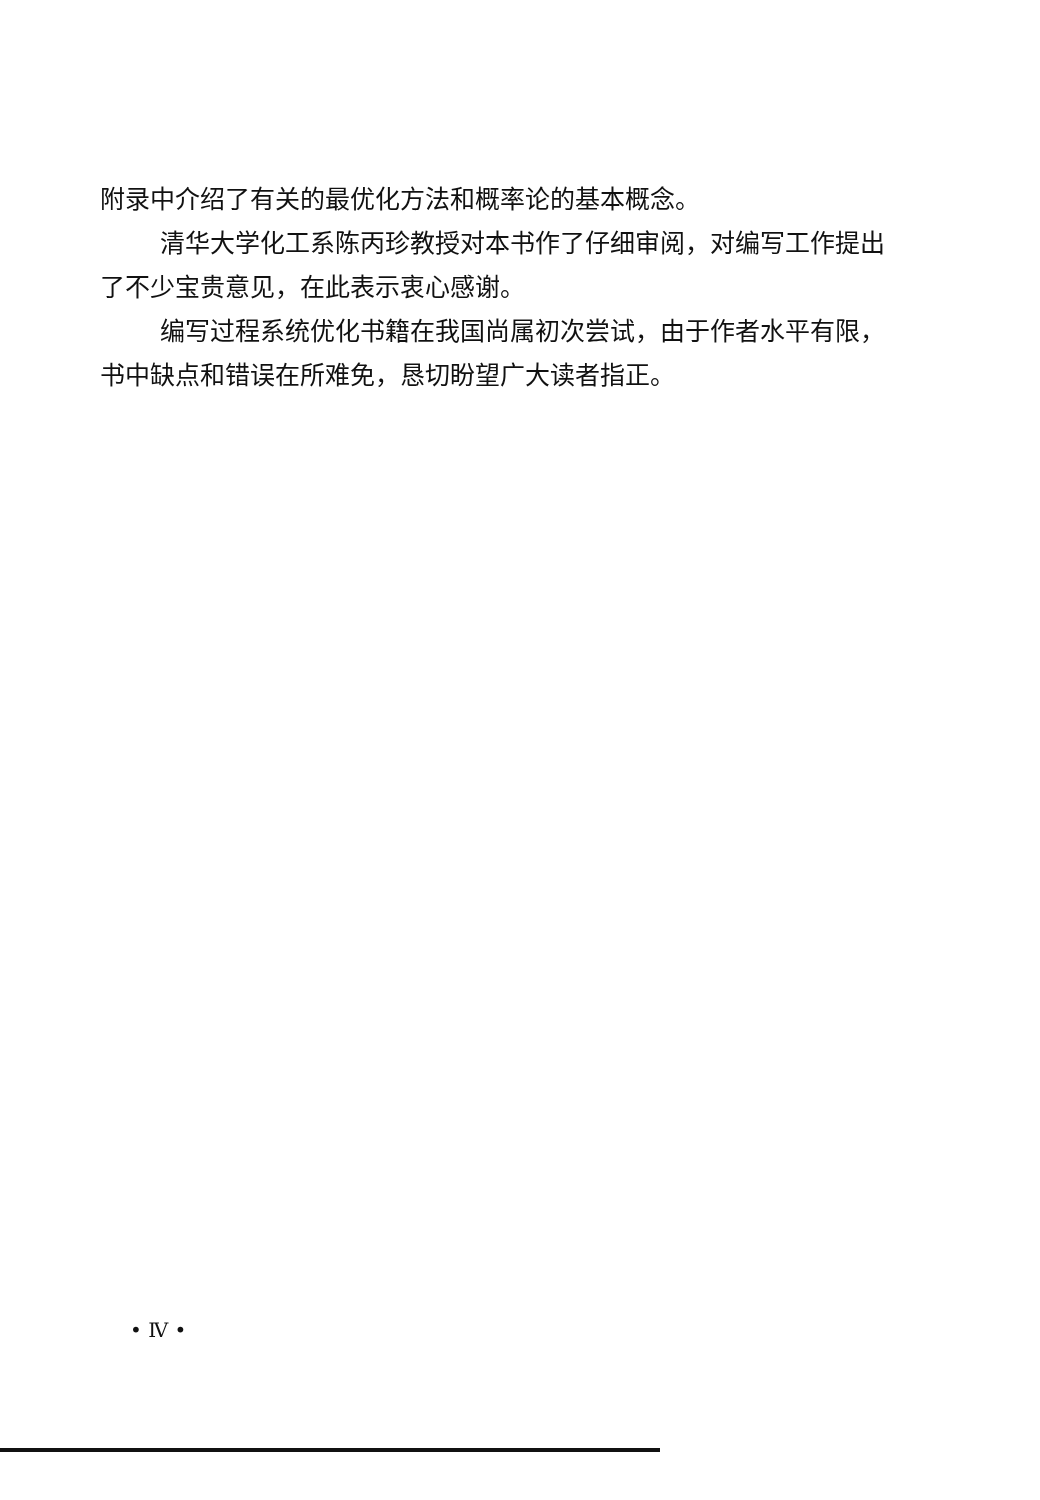附录中介绍了有关的最优化方法和概率论的基本概念。
清华大学化工系陈丙珍教授对本书作了仔细审阅，对编写工作提出了不少宝贵意见，在此表示衷心感谢。
编写过程系统优化书籍在我国尚属初次尝试，由于作者水平有限，书中缺点和错误在所难免，恳切盼望广大读者指正。
• Ⅳ •